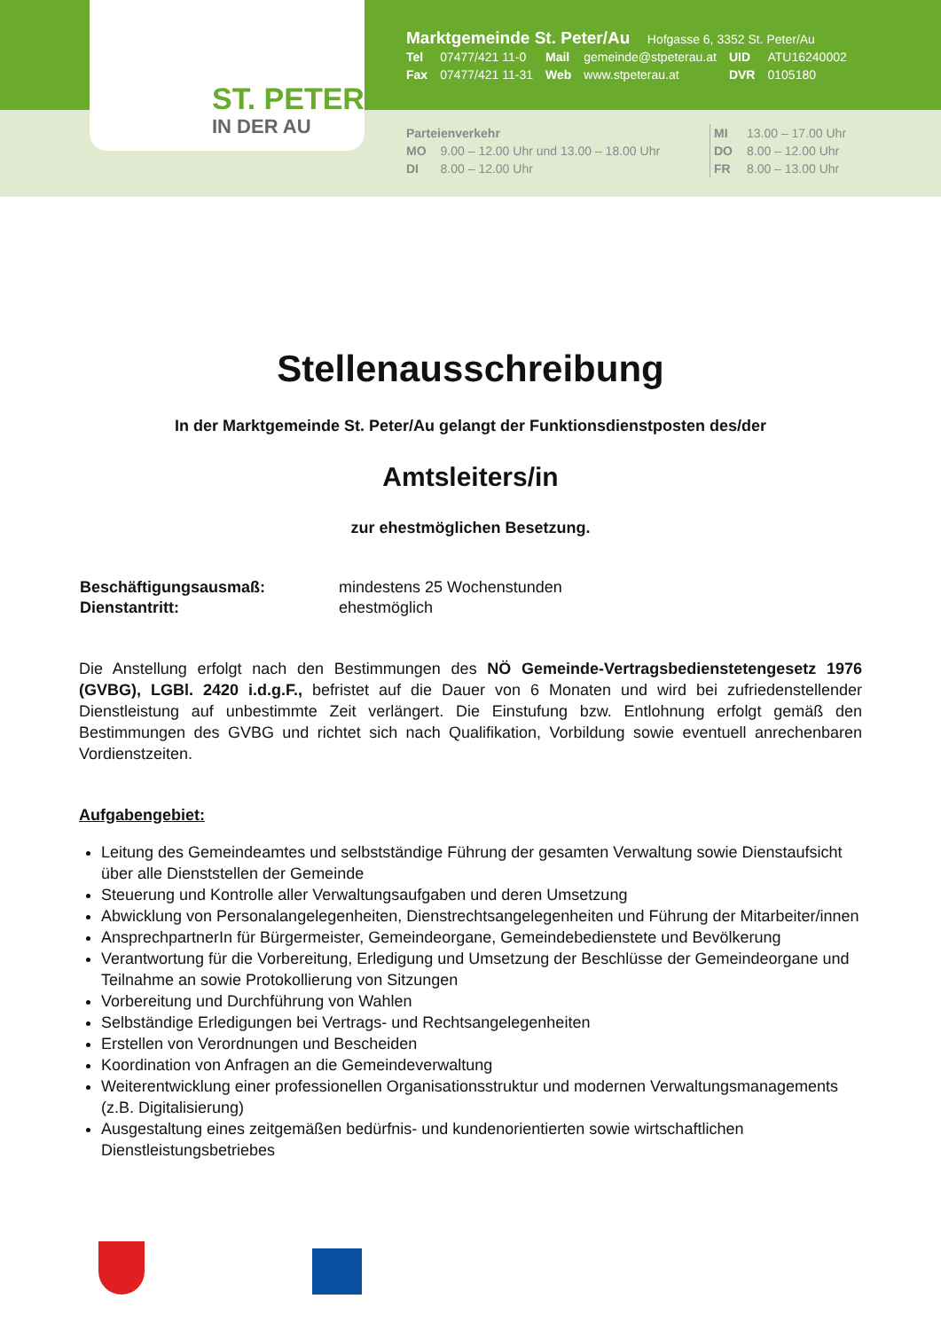ST. PETER
IN DER AU
Marktgemeinde St. Peter/Au Hofgasse 6, 3352 St. Peter/Au
| Tel | 07477/421 11-0 | Mail | gemeinde@stpeterau.at | UID | ATU16240002 |
| Fax | 07477/421 11-31 | Web | www.stpeterau.at | DVR | 0105180 |
| Parteienverkehr | |
| MO | 9.00 – 12.00 Uhr und 13.00 – 18.00 Uhr |
| DI | 8.00 – 12.00 Uhr |
| MI | 13.00 – 17.00 Uhr |
| DO | 8.00 – 12.00 Uhr |
| FR | 8.00 – 13.00 Uhr |
Stellenausschreibung
In der Marktgemeinde St. Peter/Au gelangt der Funktionsdienstposten des/der
Amtsleiters/in
zur ehestmöglichen Besetzung.
| Beschäftigungsausmaß: | mindestens 25 Wochenstunden |
| Dienstantritt: | ehestmöglich |
Die Anstellung erfolgt nach den Bestimmungen des NÖ Gemeinde-Vertragsbedienstetengesetz 1976 (GVBG), LGBl. 2420 i.d.g.F., befristet auf die Dauer von 6 Monaten und wird bei zufriedenstellender Dienstleistung auf unbestimmte Zeit verlängert. Die Einstufung bzw. Entlohnung erfolgt gemäß den Bestimmungen des GVBG und richtet sich nach Qualifikation, Vorbildung sowie eventuell anrechenbaren Vordienstzeiten.
Aufgabengebiet:
Leitung des Gemeindeamtes und selbstständige Führung der gesamten Verwaltung sowie Dienstaufsicht über alle Dienststellen der Gemeinde
Steuerung und Kontrolle aller Verwaltungsaufgaben und deren Umsetzung
Abwicklung von Personalangelegenheiten, Dienstrechtsangelegenheiten und Führung der Mitarbeiter/innen
AnsprechpartnerIn für Bürgermeister, Gemeindeorgane, Gemeindebedienstete und Bevölkerung
Verantwortung für die Vorbereitung, Erledigung und Umsetzung der Beschlüsse der Gemeindeorgane und Teilnahme an sowie Protokollierung von Sitzungen
Vorbereitung und Durchführung von Wahlen
Selbständige Erledigungen bei Vertrags- und Rechtsangelegenheiten
Erstellen von Verordnungen und Bescheiden
Koordination von Anfragen an die Gemeindeverwaltung
Weiterentwicklung einer professionellen Organisationsstruktur und modernen Verwaltungsmanagements (z.B. Digitalisierung)
Ausgestaltung eines zeitgemäßen bedürfnis- und kundenorientierten sowie wirtschaftlichen Dienstleistungsbetriebes